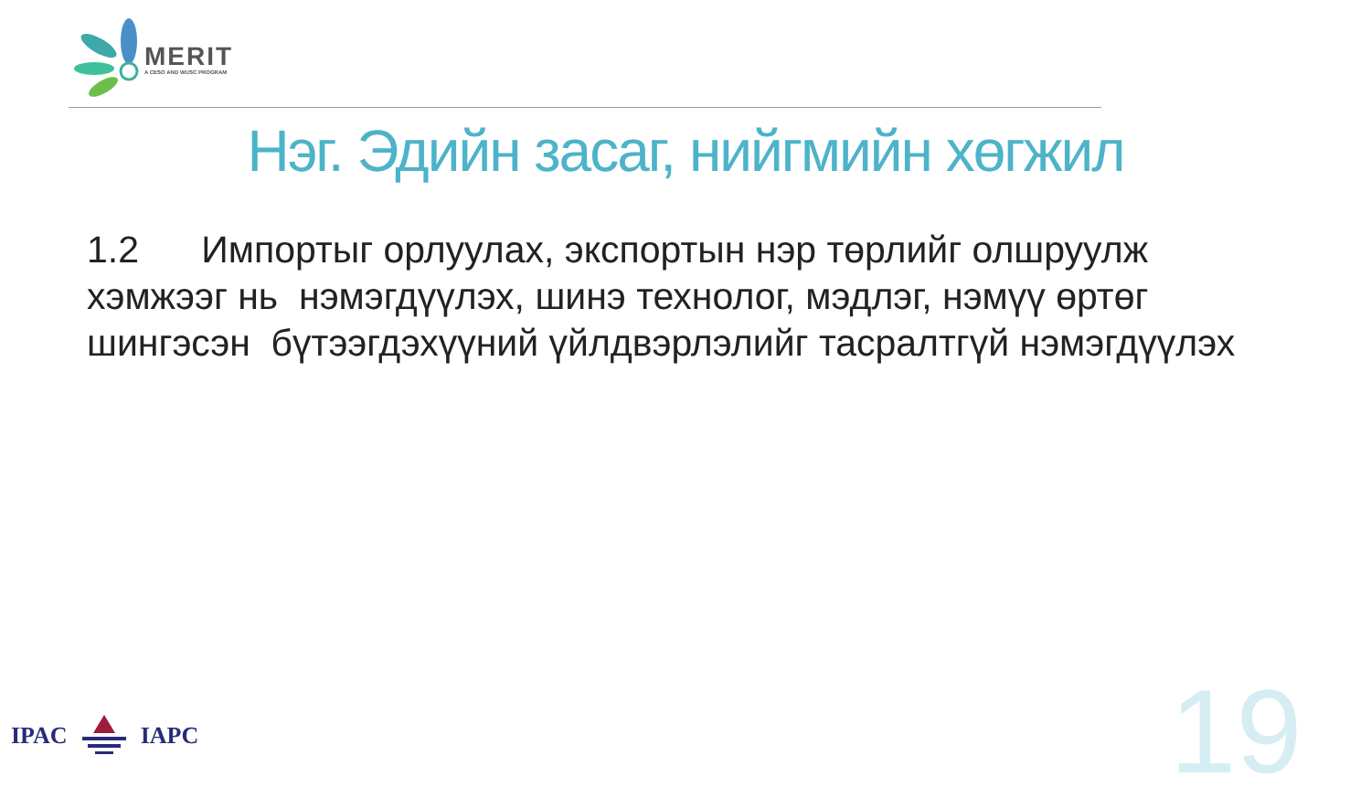MERIT
A CESO AND WUSC PROGRAM
Нэг. Эдийн засаг, нийгмийн хөгжил
1.2 Импортыг орлуулах, экспортын нэр төрлийг олшруулж хэмжээг нь нэмэгдүүлэх, шинэ технолог, мэдлэг, нэмүү өртөг шингэсэн бүтээгдэхүүний үйлдвэрлэлийг тасралтгүй нэмэгдүүлэх
IPAC IAPC 19